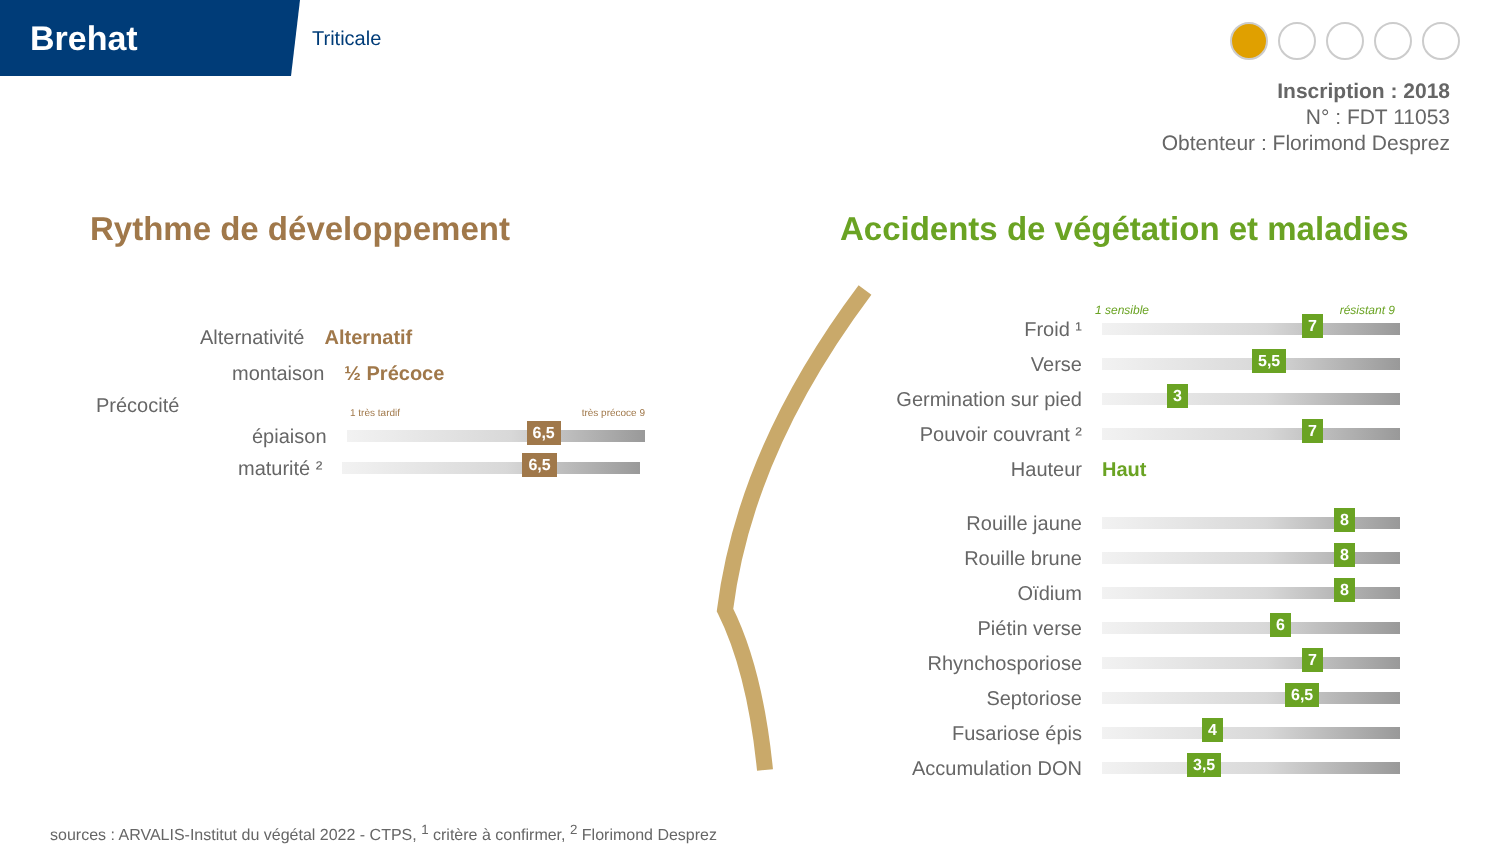Brehat
Triticale
Inscription : 2018
N° : FDT 11053
Obtenteur : Florimond Desprez
Rythme de développement
Accidents de végétation et maladies
Alternativité Alternatif
montaison ½ Précoce
Précocité 1 très tardif très précoce 9
épiaison
6,5
maturité ²
6,5
1 sensible résistant 9
Froid ¹
7
Verse
5,5
Germination sur pied
3
Pouvoir couvrant ²
7
Hauteur Haut
Rouille jaune
8
Rouille brune
8
Oïdium
8
Piétin verse
6
Rhynchosporiose
7
Septoriose
6,5
Fusariose épis
4
Accumulation DON
3,5
sources : ARVALIS-Institut du végétal 2022 - CTPS, <sup>1</sup> critère à confirmer, <sup>2</sup> Florimond Desprez